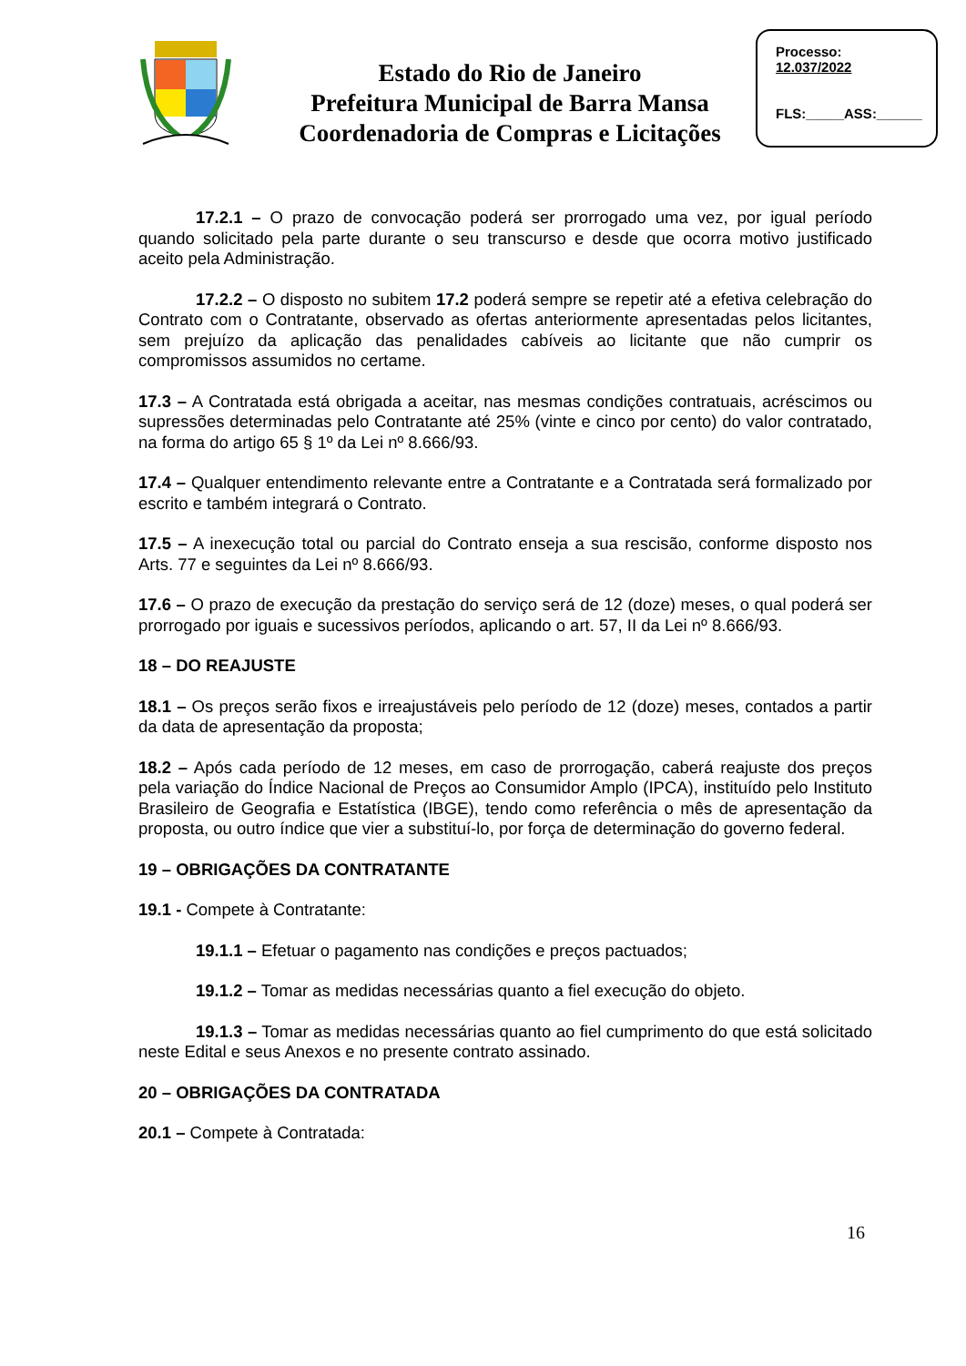Estado do Rio de Janeiro
Prefeitura Municipal de Barra Mansa
Coordenadoria de Compras e Licitações
Processo:
12.037/2022
FLS:_____ASS:______
17.2.1 – O prazo de convocação poderá ser prorrogado uma vez, por igual período quando solicitado pela parte durante o seu transcurso e desde que ocorra motivo justificado aceito pela Administração.
17.2.2 – O disposto no subitem 17.2 poderá sempre se repetir até a efetiva celebração do Contrato com o Contratante, observado as ofertas anteriormente apresentadas pelos licitantes, sem prejuízo da aplicação das penalidades cabíveis ao licitante que não cumprir os compromissos assumidos no certame.
17.3 – A Contratada está obrigada a aceitar, nas mesmas condições contratuais, acréscimos ou supressões determinadas pelo Contratante até 25% (vinte e cinco por cento) do valor contratado, na forma do artigo 65 § 1º da Lei nº 8.666/93.
17.4 – Qualquer entendimento relevante entre a Contratante e a Contratada será formalizado por escrito e também integrará o Contrato.
17.5 – A inexecução total ou parcial do Contrato enseja a sua rescisão, conforme disposto nos Arts. 77 e seguintes da Lei nº 8.666/93.
17.6 – O prazo de execução da prestação do serviço será de 12 (doze) meses, o qual poderá ser prorrogado por iguais e sucessivos períodos, aplicando o art. 57, II da Lei nº 8.666/93.
18 – DO REAJUSTE
18.1 – Os preços serão fixos e irreajustáveis pelo período de 12 (doze) meses, contados a partir da data de apresentação da proposta;
18.2 – Após cada período de 12 meses, em caso de prorrogação, caberá reajuste dos preços pela variação do Índice Nacional de Preços ao Consumidor Amplo (IPCA), instituído pelo Instituto Brasileiro de Geografia e Estatística (IBGE), tendo como referência o mês de apresentação da proposta, ou outro índice que vier a substituí-lo, por força de determinação do governo federal.
19 – OBRIGAÇÕES DA CONTRATANTE
19.1 - Compete à Contratante:
19.1.1 – Efetuar o pagamento nas condições e preços pactuados;
19.1.2 – Tomar as medidas necessárias quanto a fiel execução do objeto.
19.1.3 – Tomar as medidas necessárias quanto ao fiel cumprimento do que está solicitado neste Edital e seus Anexos e no presente contrato assinado.
20 – OBRIGAÇÕES DA CONTRATADA
20.1 – Compete à Contratada:
16